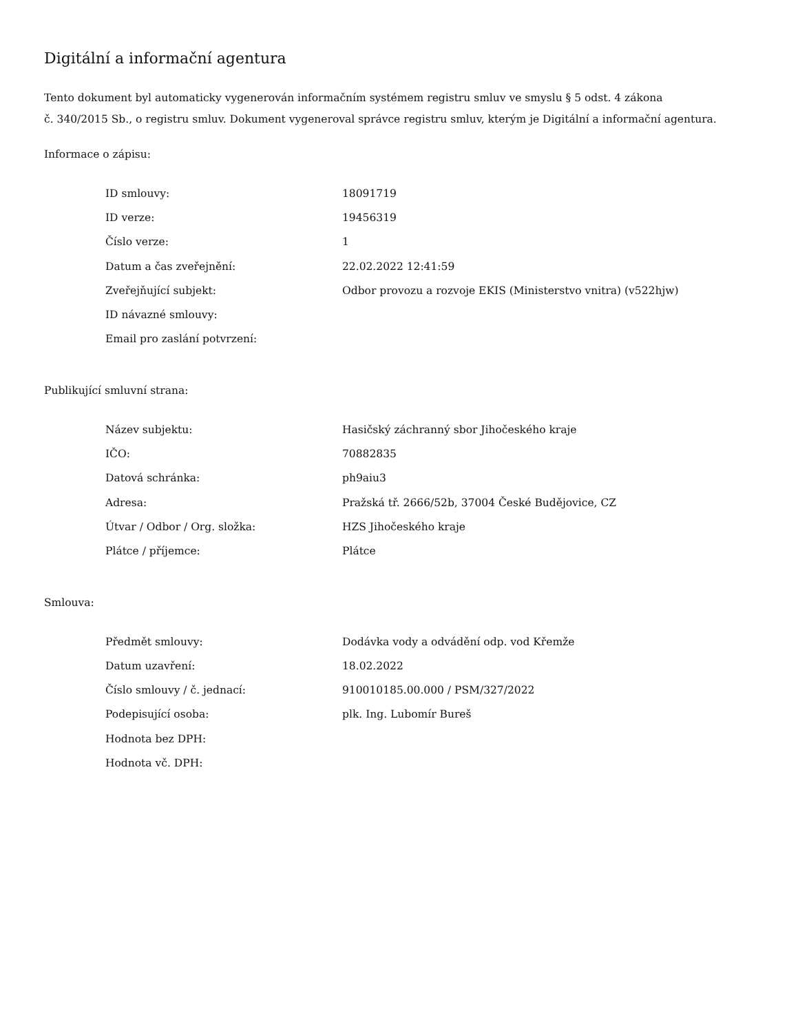Digitální a informační agentura
Tento dokument byl automaticky vygenerován informačním systémem registru smluv ve smyslu § 5 odst. 4 zákona
č. 340/2015 Sb., o registru smluv. Dokument vygeneroval správce registru smluv, kterým je Digitální a informační agentura.
Informace o zápisu:
| ID smlouvy: | 18091719 |
| ID verze: | 19456319 |
| Číslo verze: | 1 |
| Datum a čas zveřejnění: | 22.02.2022 12:41:59 |
| Zveřejňující subjekt: | Odbor provozu a rozvoje EKIS (Ministerstvo vnitra) (v522hjw) |
| ID návazné smlouvy: | |
| Email pro zaslání potvrzení: | |
Publikující smluvní strana:
| Název subjektu: | Hasičský záchranný sbor Jihočeského kraje |
| IČO: | 70882835 |
| Datová schránka: | ph9aiu3 |
| Adresa: | Pražská tř. 2666/52b, 37004 České Budějovice, CZ |
| Útvar / Odbor / Org. složka: | HZS Jihočeského kraje |
| Plátce / příjemce: | Plátce |
Smlouva:
| Předmět smlouvy: | Dodávka vody a odvádění odp. vod Křemže |
| Datum uzavření: | 18.02.2022 |
| Číslo smlouvy / č. jednací: | 910010185.00.000 / PSM/327/2022 |
| Podepisující osoba: | plk. Ing. Lubomír Bureš |
| Hodnota bez DPH: | |
| Hodnota vč. DPH: | |